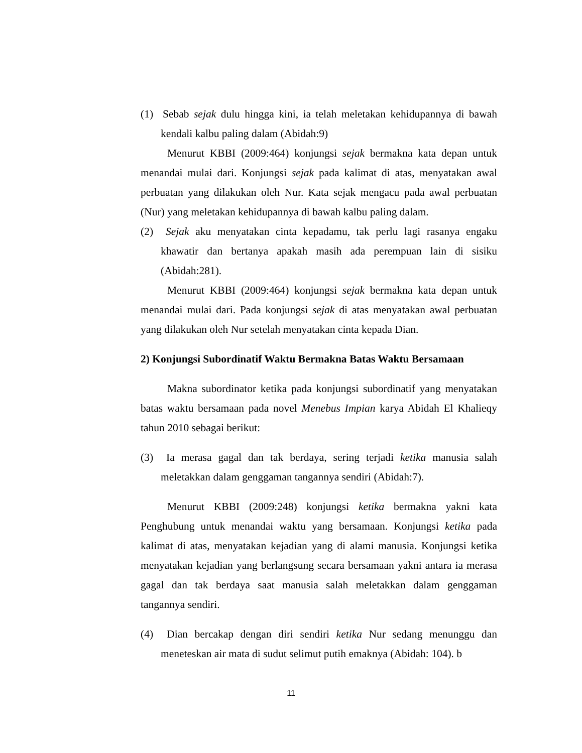(1) Sebab sejak dulu hingga kini, ia telah meletakan kehidupannya di bawah kendali kalbu paling dalam (Abidah:9)
Menurut KBBI (2009:464) konjungsi sejak bermakna kata depan untuk menandai mulai dari. Konjungsi sejak pada kalimat di atas, menyatakan awal perbuatan yang dilakukan oleh Nur. Kata sejak mengacu pada awal perbuatan (Nur) yang meletakan kehidupannya di bawah kalbu paling dalam.
(2) Sejak aku menyatakan cinta kepadamu, tak perlu lagi rasanya engaku khawatir dan bertanya apakah masih ada perempuan lain di sisiku (Abidah:281).
Menurut KBBI (2009:464) konjungsi sejak bermakna kata depan untuk menandai mulai dari. Pada konjungsi sejak di atas menyatakan awal perbuatan yang dilakukan oleh Nur setelah menyatakan cinta kepada Dian.
2) Konjungsi Subordinatif Waktu Bermakna Batas Waktu Bersamaan
Makna subordinator ketika pada konjungsi subordinatif yang menyatakan batas waktu bersamaan pada novel Menebus Impian karya Abidah El Khalieqy tahun 2010 sebagai berikut:
(3) Ia merasa gagal dan tak berdaya, sering terjadi ketika manusia salah meletakkan dalam genggaman tangannya sendiri (Abidah:7).
Menurut KBBI (2009:248) konjungsi ketika bermakna yakni kata Penghubung untuk menandai waktu yang bersamaan. Konjungsi ketika pada kalimat di atas, menyatakan kejadian yang di alami manusia. Konjungsi ketika menyatakan kejadian yang berlangsung secara bersamaan yakni antara ia merasa gagal dan tak berdaya saat manusia salah meletakkan dalam genggaman tangannya sendiri.
(4) Dian bercakap dengan diri sendiri ketika Nur sedang menunggu dan meneteskan air mata di sudut selimut putih emaknya (Abidah: 104). b
11